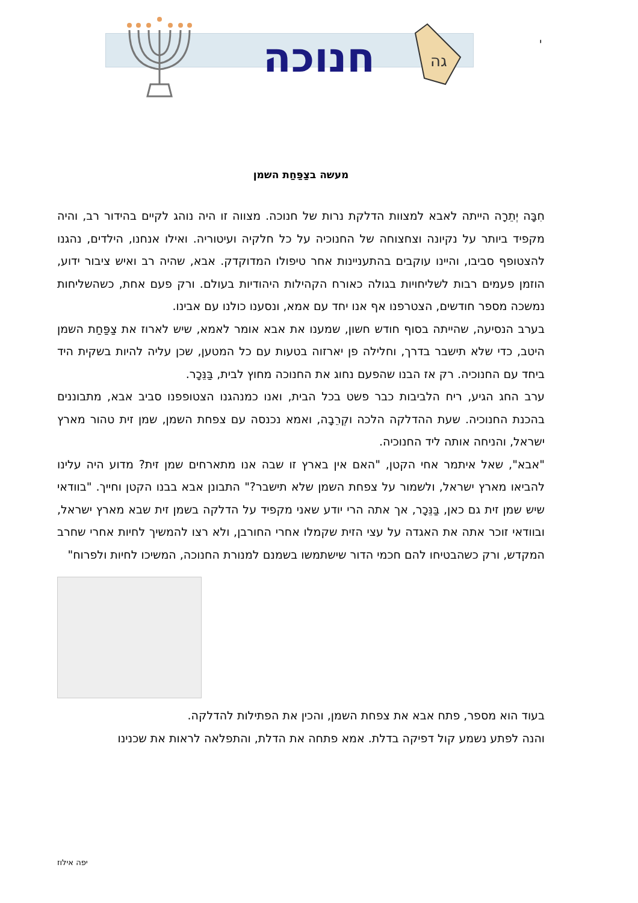חנוכה
גה
י
מעשה בצַפַּחַת השמן
חִבָּה יְתֵרָה הייתה לאבא למצוות הדלקת נרות של חנוכה. מצווה זו היה נוהג לקיים בהידור רב, והיה מקפיד ביותר על נקיונה וצחצוחה של החנוכיה על כל חלקיה ועיטוריה. ואילו אנחנו, הילדים, נהגנו להצטופף סביבו, והיינו עוקבים בהתעניינות אחר טיפולו המדוקדק. אבא, שהיה רב ואיש ציבור ידוע, הוזמן פעמים רבות לשליחויות בגולה כאורח הקהילות היהודיות בעולם. ורק פעם אחת, כשהשליחות נמשכה מספר חודשים, הצטרפנו אף אנו יחד עם אמא, ונסענו כולנו עם אבינו.
בערב הנסיעה, שהייתה בסוף חודש חשון, שמענו את אבא אומר לאמא, שיש לארוז את צַפַּחַת השמן היטב, כדי שלא תישבר בדרך, וחלילה פן יארזוה בטעות עם כל המטען, שכן עליה להיות בשקית היד ביחד עם החנוכיה. רק אז הבנו שהפעם נחוג את החנוכה מחוץ לבית, בַּנֵּכָר.
ערב החג הגיע, ריח הלביבות כבר פשט בכל הבית, ואנו כמנהגנו הצטופפנו סביב אבא, מתבוננים בהכנת החנוכיה. שעת ההדלקה הלכה וקְרֵבָה, ואמא נכנסה עם צפחת השמן, שמן זית טהור מארץ ישראל, והניחה אותה ליד החנוכיה.
"אבא", שאל איתמר אחי הקטן, "האם אין בארץ זו שבה אנו מתארחים שמן זית? מדוע היה עלינו להביאו מארץ ישראל, ולשמור על צפחת השמן שלא תישבר?" התבונן אבא בבנו הקטן וחייך. "בוודאי שיש שמן זית גם כאן, בַּנֵּכָר, אך אתה הרי יודע שאני מקפיד על הדלקה בשמן זית שבא מארץ ישראל, ובוודאי זוכר אתה את האגדה על עצי הזית שקמלו אחרי החורבן, ולא רצו להמשיך לחיות אחרי שחרב המקדש, ורק כשהבטיחו להם חכמי הדור שישתמשו בשמנם למנורת החנוכה, המשיכו לחיות ולפרוח"
בעוד הוא מספר, פתח אבא את צפחת השמן, והכין את הפתילות להדלקה.
והנה לפתע נשמע קול דפיקה בדלת. אמא פתחה את הדלת, והתפלאה לראות את שכנינו
יפה אילוז